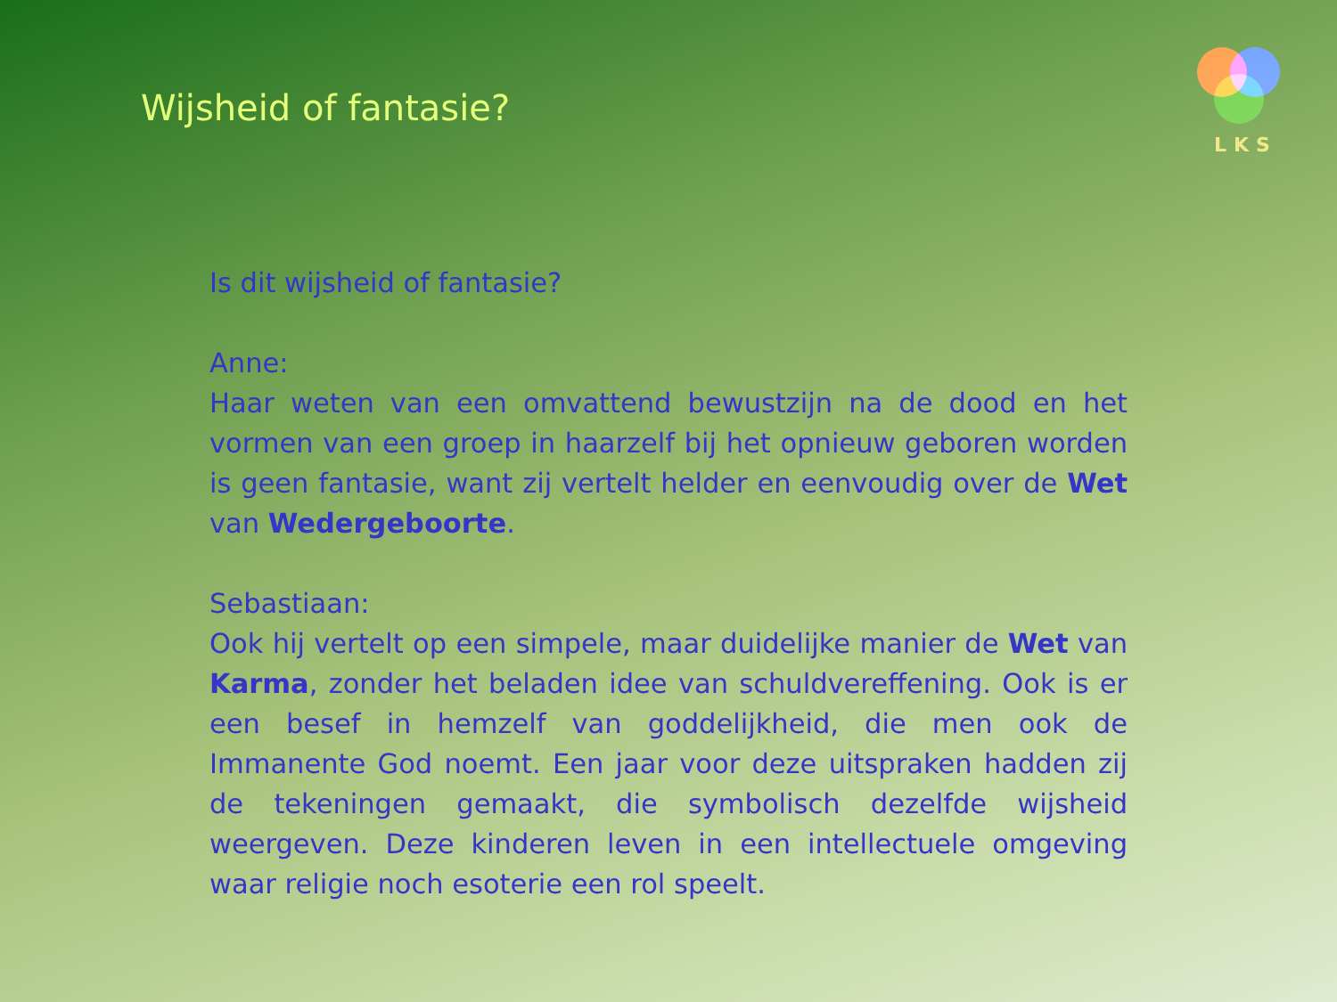Wijsheid of fantasie?
LKS
Is dit wijsheid of fantasie?
Anne:
Haar weten van een omvattend bewustzijn na de dood en het vormen van een groep in haarzelf bij het opnieuw geboren worden is geen fantasie, want zij vertelt helder en eenvoudig over de Wet van Wedergeboorte.
Sebastiaan:
Ook hij vertelt op een simpele, maar duidelijke manier de Wet van Karma, zonder het beladen idee van schuldvereffening. Ook is er een besef in hemzelf van goddelijkheid, die men ook de Immanente God noemt. Een jaar voor deze uitspraken hadden zij de tekeningen gemaakt, die symbolisch dezelfde wijsheid weergeven. Deze kinderen leven in een intellectuele omgeving waar religie noch esoterie een rol speelt.